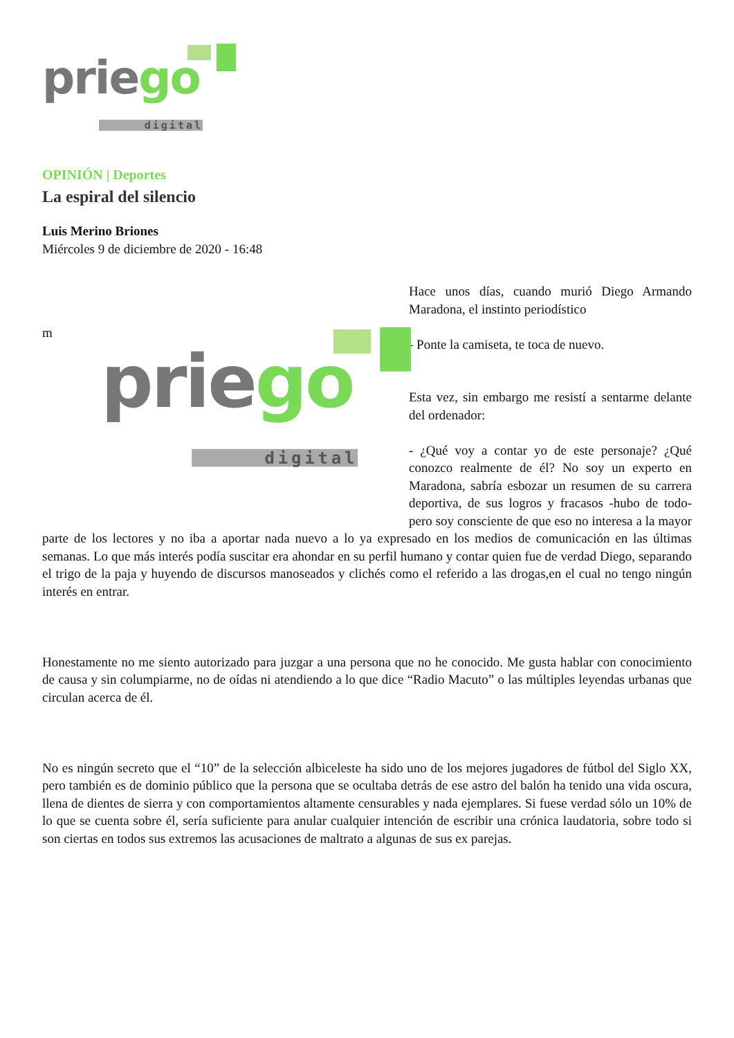priego
digital
OPINIÓN | Deportes
La espiral del silencio
Luis Merino Briones
Miércoles 9 de diciembre de 2020 - 16:48
m
priego
digital
Hace unos días, cuando murió Diego Armando Maradona, el instinto periodístico
- Ponte la camiseta, te toca de nuevo.
Esta vez, sin embargo me resistí a sentarme delante del ordenador:
- ¿Qué voy a contar yo de este personaje? ¿Qué conozco realmente de él? No soy un experto en Maradona, sabría esbozar un resumen de su carrera deportiva, de sus logros y fracasos -hubo de todo- pero soy consciente de que eso no interesa a la mayor parte de los lectores y no iba a aportar nada nuevo a lo ya expresado en los medios de comunicación en las últimas semanas. Lo que más interés podía suscitar era ahondar en su perfil humano y contar quien fue de verdad Diego, separando el trigo de la paja y huyendo de discursos manoseados y clichés como el referido a las drogas,en el cual no tengo ningún interés en entrar.
Honestamente no me siento autorizado para juzgar a una persona que no he conocido. Me gusta hablar con conocimiento de causa y sin columpiarme, no de oídas ni atendiendo a lo que dice “Radio Macuto” o las múltiples leyendas urbanas que circulan acerca de él.
No es ningún secreto que el “10” de la selección albiceleste ha sido uno de los mejores jugadores de fútbol del Siglo XX, pero también es de dominio público que la persona que se ocultaba detrás de ese astro del balón ha tenido una vida oscura, llena de dientes de sierra y con comportamientos altamente censurables y nada ejemplares. Si fuese verdad sólo un 10% de lo que se cuenta sobre él, sería suficiente para anular cualquier intención de escribir una crónica laudatoria, sobre todo si son ciertas en todos sus extremos las acusaciones de maltrato a algunas de sus ex parejas.